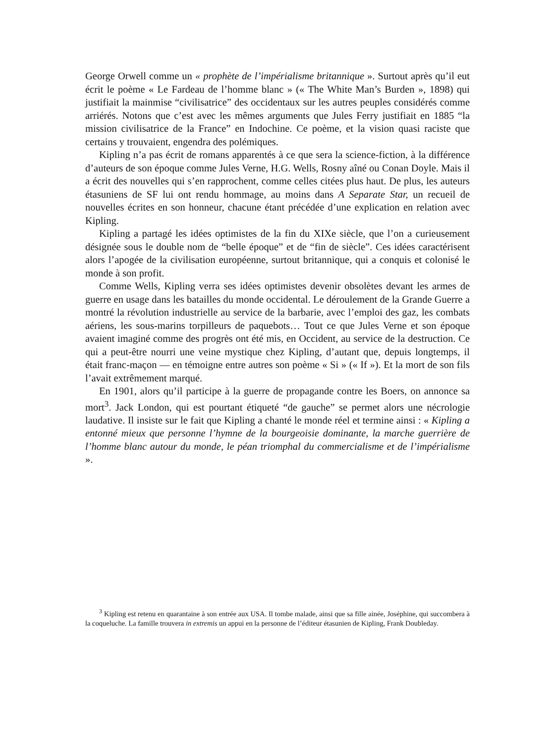George Orwell comme un « prophète de l’impérialisme britannique ». Surtout après qu’il eut écrit le poème « Le Fardeau de l’homme blanc » (« The White Man’s Burden », 1898) qui justifiait la mainmise “civilisatrice” des occidentaux sur les autres peuples considérés comme arriérés. Notons que c’est avec les mêmes arguments que Jules Ferry justifiait en 1885 “la mission civilisatrice de la France” en Indochine. Ce poème, et la vision quasi raciste que certains y trouvaient, engendra des polémiques.
Kipling n’a pas écrit de romans apparentés à ce que sera la science-fiction, à la différence d’auteurs de son époque comme Jules Verne, H.G. Wells, Rosny aîné ou Conan Doyle. Mais il a écrit des nouvelles qui s’en rapprochent, comme celles citées plus haut. De plus, les auteurs étasuniens de SF lui ont rendu hommage, au moins dans A Separate Star, un recueil de nouvelles écrites en son honneur, chacune étant précédée d’une explication en relation avec Kipling.
Kipling a partagé les idées optimistes de la fin du XIXe siècle, que l’on a curieusement désignée sous le double nom de “belle époque” et de “fin de siècle”. Ces idées caractérisent alors l’apogée de la civilisation européenne, surtout britannique, qui a conquis et colonisé le monde à son profit.
Comme Wells, Kipling verra ses idées optimistes devenir obsolètes devant les armes de guerre en usage dans les batailles du monde occidental. Le déroulement de la Grande Guerre a montré la révolution industrielle au service de la barbarie, avec l’emploi des gaz, les combats aériens, les sous-marins torpilleurs de paquebots… Tout ce que Jules Verne et son époque avaient imaginé comme des progrès ont été mis, en Occident, au service de la destruction. Ce qui a peut-être nourri une veine mystique chez Kipling, d’autant que, depuis longtemps, il était franc-maçon — en témoigne entre autres son poème « Si » (« If »). Et la mort de son fils l’avait extrêmement marqué.
En 1901, alors qu’il participe à la guerre de propagande contre les Boers, on annonce sa mort<sup>3</sup>. Jack London, qui est pourtant étiqueté “de gauche” se permet alors une nécrologie laudative. Il insiste sur le fait que Kipling a chanté le monde réel et termine ainsi : « Kipling a entonné mieux que personne l’hymne de la bourgeoisie dominante, la marche guerrière de l’homme blanc autour du monde, le péan triomphal du commercialisme et de l’impérialisme ».
<sup>3</sup> Kipling est retenu en quarantaine à son entrée aux USA. Il tombe malade, ainsi que sa fille ainée, Joséphine, qui succombera à la coqueluche. La famille trouvera in extremis un appui en la personne de l’éditeur étasunien de Kipling, Frank Doubleday.